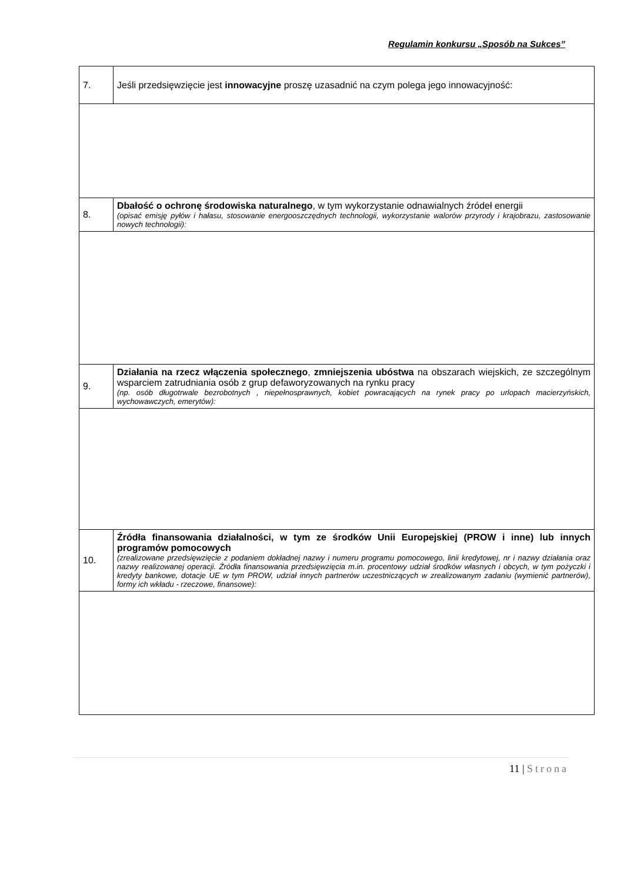Regulamin konkursu „Sposób na Sukces”
| 7. | Jeśli przedsięwzięcie jest innowacyjne proszę uzasadnić na czym polega jego innowacyjność: |
| 8. | Dbałość o ochronę środowiska naturalnego , w tym wykorzystanie odnawialnych źródeł energii (opisać emisję pyłów i hałasu, stosowanie energooszczędnych technologii, wykorzystanie walorów przyrody i krajobrazu, zastosowanie nowych technologii): |
| 9. | Działania na rzecz włączenia społecznego , zmniejszenia ubóstwa na obszarach wiejskich, ze szczególnym wsparciem zatrudniania osób z grup defaworyzowanych na rynku pracy (np. osób długotrwale bezrobotnych , niepełnosprawnych, kobiet powracających na rynek pracy po urlopach macierzyńskich, wychowawczych, emerytów): |
| 10. | Źródła finansowania działalności, w tym ze środków Unii Europejskiej (PROW i inne) lub innych programów pomocowych (zrealizowane przedsięwzięcie z podaniem dokładnej nazwy i numeru programu pomocowego, linii kredytowej, nr i nazwy działania oraz nazwy realizowanej operacji. Źródła finansowania przedsięwzięcia m.in. procentowy udział środków własnych i obcych, w tym pożyczki i kredyty bankowe, dotacje UE w tym PROW, udział innych partnerów uczestniczących w zrealizowanym zadaniu (wymienić partnerów), formy ich wkładu - rzeczowe, finansowe): |
11 | Strona